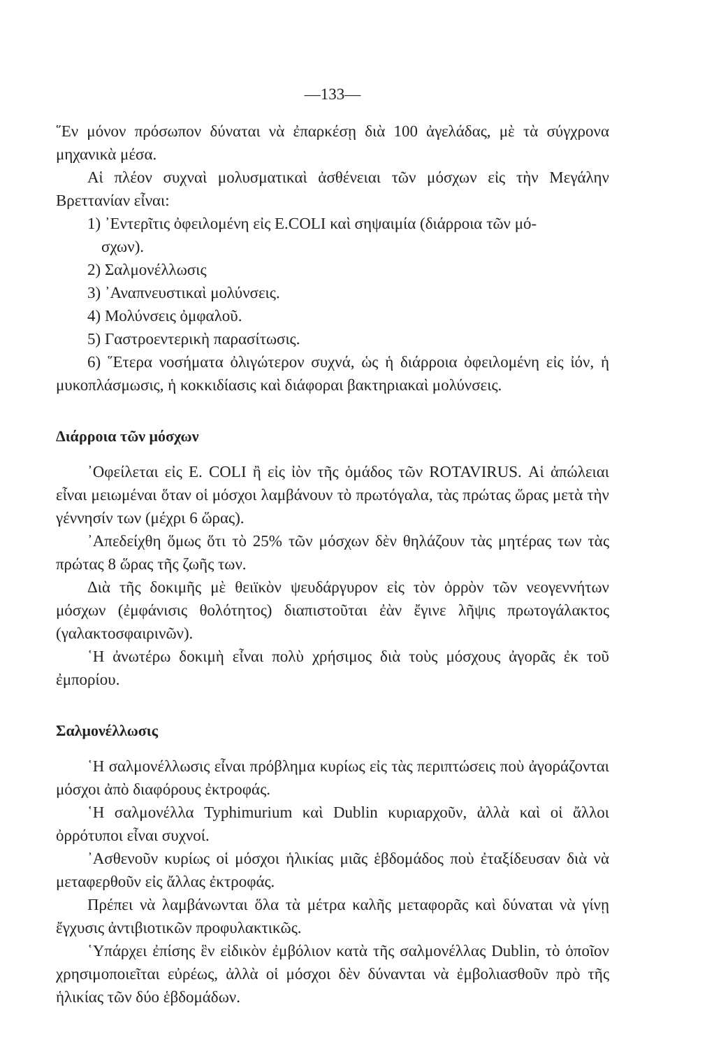—133—
῞Εν μόνον πρόσωπον δύναται νὰ ἐπαρκέσῃ διὰ 100 ἀγελάδας, μὲ τὰ σύγχρονα μηχανικὰ μέσα.
Αἱ πλέον συχναὶ μολυσματικαὶ ἀσθένειαι τῶν μόσχων εἰς τὴν Μεγάλην Βρεττανίαν εἶναι:
1) ᾽Εντερῖτις ὀφειλομένη εἰς E.COLI καὶ σηψαιμία (διάρροια τῶν μό-
σχων).
2) Σαλμονέλλωσις
3) ᾽Αναπνευστικαὶ μολύνσεις.
4) Μολύνσεις ὀμφαλοῦ.
5) Γαστροεντερικὴ παρασίτωσις.
6) ῞Ετερα νοσήματα ὀλιγώτερον συχνά, ὡς ἡ διάρροια ὀφειλομένη εἰς ἰόν, ἡ μυκοπλάσμωσις, ἡ κοκκιδίασις καὶ διάφοραι βακτηριακαὶ μολύνσεις.
Διάρροια τῶν μόσχων
᾽Οφείλεται εἰς E. COLI ἢ εἰς ἰὸν τῆς ὁμάδος τῶν ROTAVIRUS. Αἱ ἀπώλειαι εἶναι μειωμέναι ὅταν οἱ μόσχοι λαμβάνουν τὸ πρωτόγαλα, τὰς πρώτας ὥρας μετὰ τὴν γέννησίν των (μέχρι 6 ὥρας).
᾽Απεδείχθη ὅμως ὅτι τὸ 25% τῶν μόσχων δὲν θηλάζουν τὰς μητέρας των τὰς πρώτας 8 ὥρας τῆς ζωῆς των.
Διὰ τῆς δοκιμῆς μὲ θειϊκὸν ψευδάργυρον εἰς τὸν ὀρρὸν τῶν νεογεννήτων μόσχων (ἐμφάνισις θολότητος) διαπιστοῦται ἐὰν ἔγινε λῆψις πρωτογάλακτος (γαλακτοσφαιρινῶν).
῾Η ἀνωτέρω δοκιμὴ εἶναι πολὺ χρήσιμος διὰ τοὺς μόσχους ἀγορᾶς ἐκ τοῦ ἐμπορίου.
Σαλμονέλλωσις
῾Η σαλμονέλλωσις εἶναι πρόβλημα κυρίως εἰς τὰς περιπτώσεις ποὺ ἀγοράζονται μόσχοι ἀπὸ διαφόρους ἐκτροφάς.
῾Η σαλμονέλλα Typhimurium καὶ Dublin κυριαρχοῦν, ἀλλὰ καὶ οἱ ἄλλοι ὀρρότυποι εἶναι συχνοί.
᾽Ασθενοῦν κυρίως οἱ μόσχοι ἡλικίας μιᾶς ἑβδομάδος ποὺ ἐταξίδευσαν διὰ νὰ μεταφερθοῦν εἰς ἄλλας ἐκτροφάς.
Πρέπει νὰ λαμβάνωνται ὅλα τὰ μέτρα καλῆς μεταφορᾶς καὶ δύναται νὰ γίνῃ ἔγχυσις ἀντιβιοτικῶν προφυλακτικῶς.
῾Υπάρχει ἐπίσης ἓν εἰδικὸν ἐμβόλιον κατὰ τῆς σαλμονέλλας Dublin, τὸ ὁποῖον χρησιμοποιεῖται εὐρέως, ἀλλὰ οἱ μόσχοι δὲν δύνανται νὰ ἐμβολιασθοῦν πρὸ τῆς ἡλικίας τῶν δύο ἑβδομάδων.